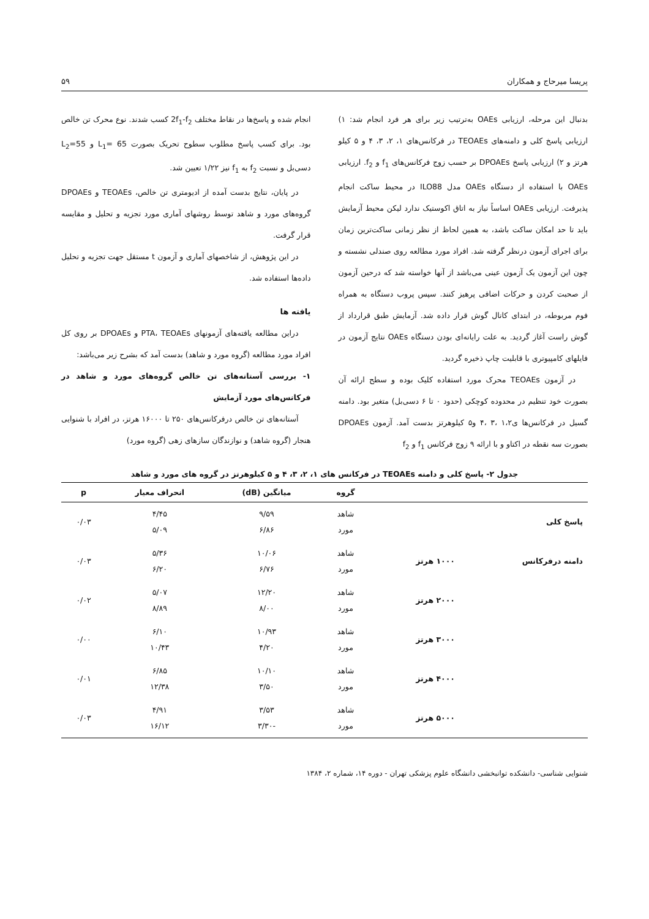پریسا میرحاج و همکاران ۵۹
بدنبال این مرحله، ارزیابی OAEs به‌ترتیب زیر برای هر فرد انجام شد: ۱) ارزیابی پاسخ کلی و دامنه‌های TEOAEs در فرکانس‌های ۱، ۲، ۳، ۴ و ۵ کیلو هرتز و ۲) ارزیابی پاسخ DPOAEs بر حسب زوج فرکانس‌های f<sub>1</sub> و f<sub>2</sub>. ارزیابی OAEs با استفاده از دستگاه OAEs مدل ILO88 در محیط ساکت انجام پذیرفت. ارزیابی OAEs اساساً نیاز به اتاق اکوستیک ندارد لیکن محیط آزمایش باید تا حد امکان ساکت باشد، به همین لحاظ از نظر زمانی ساکت‌ترین زمان برای اجرای آزمون درنظر گرفته شد. افراد مورد مطالعه روی صندلی نشسته و چون این آزمون یک آزمون عینی می‌باشد از آنها خواسته شد که درحین آزمون از صحبت کردن و حرکات اضافی پرهیز کنند. سپس پروب دستگاه به همراه فوم مربوطه، در ابتدای کانال گوش قرار داده شد. آزمایش طبق قرارداد از گوش راست آغاز گردید. به علت رایانه‌ای بودن دستگاه OAEs نتایج آزمون در فایلهای کامپیوتری با قابلیت چاپ ذخیره گردید.
در آزمون TEOAEs محرک مورد استفاده کلیک بوده و سطح ارائه آن بصورت خود تنظیم در محدوده کوچکی (حدود ۰ تا ۶ دسی‌بل) متغیر بود. دامنه گسیل در فرکانس‌ها ی۱،۲ ،۳ ،۴ و۵ کیلوهرتز بدست آمد. آزمون DPOAEs بصورت سه نقطه در اکتاو و با ارائه ۹ زوج فرکانس f<sub>1</sub> و f<sub>2</sub>
انجام شده و پاسخ‌ها در نقاط مختلف 2f<sub>1</sub>-f<sub>2</sub> کسب شدند. نوع محرک تن خالص بود. برای کسب پاسخ مطلوب سطوح تحریک بصورت L<sub>1</sub>= 65 و L<sub>2</sub>=55 دسی‌بل و نسبت f<sub>2</sub> به f<sub>1</sub> نیز ۱/۲۲ تعیین شد.
در پایان، نتایج بدست آمده از ادیومتری تن خالص، TEOAEs و DPOAEs گروه‌های مورد و شاهد توسط روشهای آماری مورد تجزیه و تحلیل و مقایسه قرار گرفت.
در این پژوهش، از شاخصهای آماری و آزمون t مستقل جهت تجزیه و تحلیل داده‌ها استفاده شد.
یافته ها
دراین مطالعه یافته‌های آزمونهای PTA، TEOAEs و DPOAEs بر روی کل افراد مورد مطالعه (گروه مورد و شاهد) بدست آمد که بشرح زیر می‌باشد:
۱- بررسی آستانه‌های تن خالص گروه‌های مورد و شاهد در فرکانس‌های مورد آزمایش
آستانه‌های تن خالص درفرکانس‌های ۲۵۰ تا ۱۶۰۰۰ هرتز، در افراد با شنوایی هنجار (گروه شاهد) و نوازندگان سازهای زهی (گروه مورد)
جدول ۲- پاسخ کلی و دامنه TEOAEs در فرکانس های ۱، ۲، ۳، ۴ و ۵ کیلوهرتز در گروه های مورد و شاهد
| | | گروه | میانگین (dB) | انحراف معیار | p |
| --- | --- | --- | --- | --- | --- |
| پاسخ کلی | | شاهد مورد | ۹/۵۹ ۶/۸۶ | ۴/۴۵ ۵/۰۹ | ۰/۰۳ |
| دامنه درفرکانس | ۱۰۰۰ هرتز | شاهد مورد | ۱۰/۰۶ ۶/۷۶ | ۵/۳۶ ۶/۲۰ | ۰/۰۳ |
| | ۲۰۰۰ هرتز | شاهد مورد | ۱۲/۲۰ ۸/۰۰ | ۵/۰۷ ۸/۸۹ | ۰/۰۲ |
| | ۳۰۰۰ هرتز | شاهد مورد | ۱۰/۹۳ ۴/۲۰ | ۶/۱۰ ۱۰/۴۳ | ۰/۰۰ |
| | ۴۰۰۰ هرتز | شاهد مورد | ۱۰/۱۰ ۳/۵۰ | ۶/۸۵ ۱۲/۳۸ | ۰/۰۱ |
| | ۵۰۰۰ هرتز | شاهد مورد | ۳/۵۳ -۳/۳۰ | ۴/۹۱ ۱۶/۱۲ | ۰/۰۳ |
شنوایی شناسی- دانشکده توانبخشی دانشگاه علوم پزشکی تهران - دوره ۱۴، شماره ۲، ۱۳۸۴